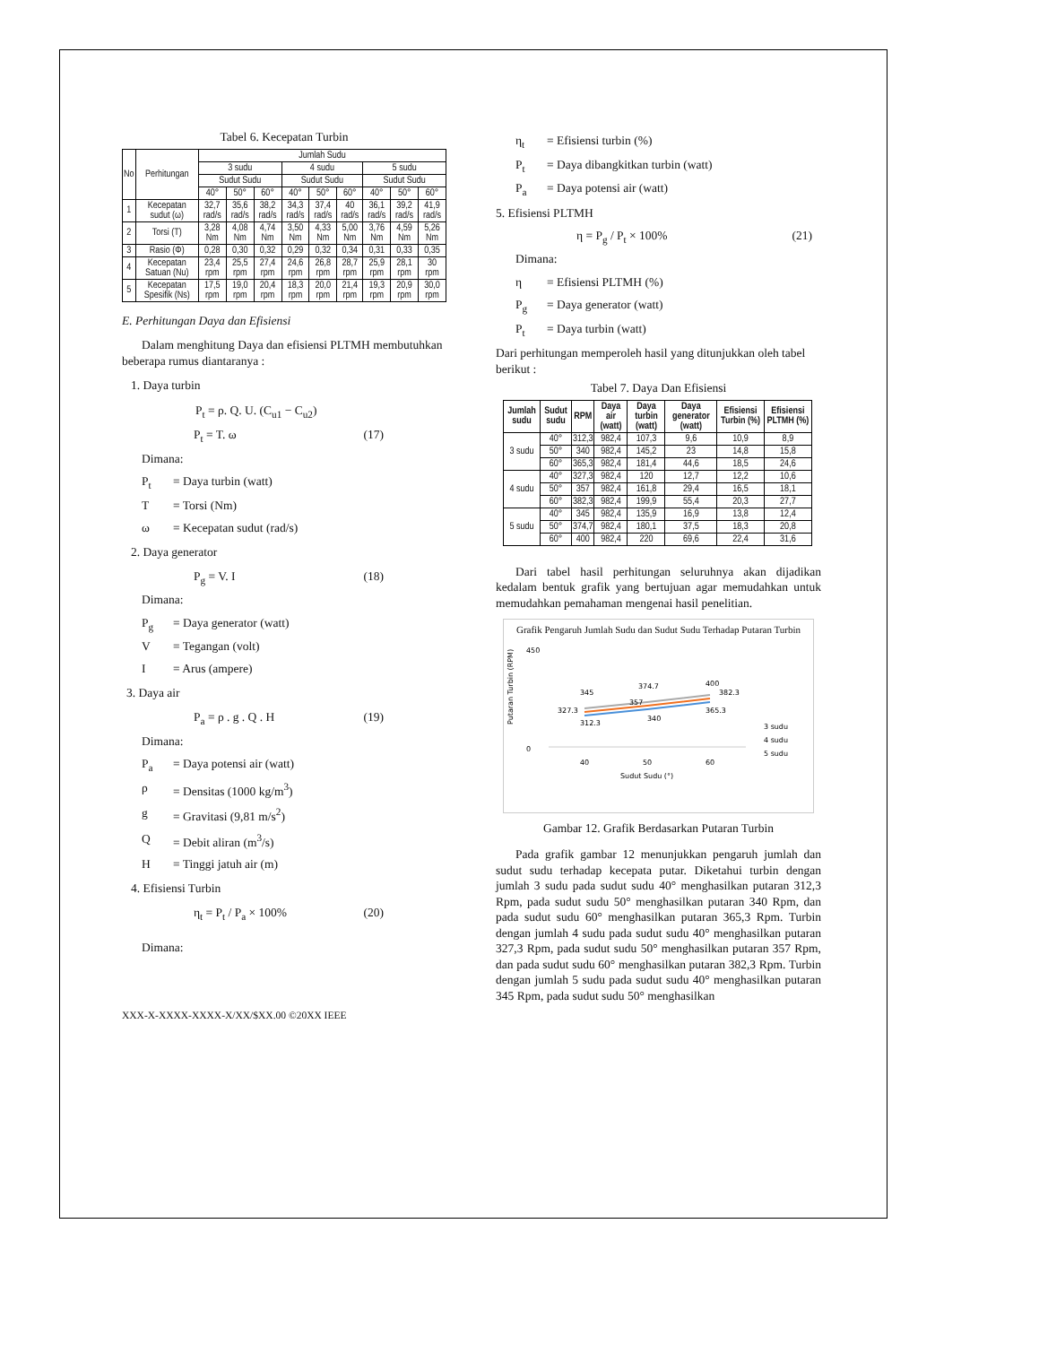Tabel 6. Kecepatan Turbin
| No | Perhitungan | Jumlah Sudu | | | | | | | | |
| --- | --- | --- | --- | --- | --- | --- | --- | --- | --- | --- |
| | | 3 sudu | | | 4 sudu | | | 5 sudu | | |
| | | Sudut Sudu | | | Sudut Sudu | | | Sudut Sudu | | |
| | | 40° | 50° | 60° | 40° | 50° | 60° | 40° | 50° | 60° |
| 1 | Kecepatan sudut (ω) | 32,7 rad/s | 35,6 rad/s | 38,2 rad/s | 34,3 rad/s | 37,4 rad/s | 40 rad/s | 36,1 rad/s | 39,2 rad/s | 41,9 rad/s |
| 2 | Torsi (T) | 3,28 Nm | 4,08 Nm | 4,74 Nm | 3,50 Nm | 4,33 Nm | 5,00 Nm | 3,76 Nm | 4,59 Nm | 5,26 Nm |
| 3 | Rasio (Φ) | 0,28 | 0,30 | 0,32 | 0,29 | 0,32 | 0,34 | 0,31 | 0,33 | 0,35 |
| 4 | Kecepatan Satuan (Nu) | 23,4 rpm | 25,5 rpm | 27,4 rpm | 24,6 rpm | 26,8 rpm | 28,7 rpm | 25,9 rpm | 28,1 rpm | 30 rpm |
| 5 | Kecepatan Spesifik (Ns) | 17,5 rpm | 19,0 rpm | 20,4 rpm | 18,3 rpm | 20,0 rpm | 21,4 rpm | 19,3 rpm | 20,9 rpm | 30,0 rpm |
E. Perhitungan Daya dan Efisiensi
Dalam menghitung Daya dan efisiensi PLTMH membutuhkan beberapa rumus diantaranya :
1. Daya turbin
P<sub>t</sub> = ρ. Q. U. (C<sub>u1</sub> − C<sub>u2</sub>)
P<sub>t</sub> = T. ω (17)
Dimana:
P<sub>t</sub> = Daya turbin (watt)
T = Torsi (Nm)
ω = Kecepatan sudut (rad/s)
2. Daya generator
P<sub>g</sub> = V. I (18)
Dimana:
P<sub>g</sub> = Daya generator (watt)
V = Tegangan (volt)
I = Arus (ampere)
3. Daya air
P<sub>a</sub> = ρ . g . Q . H (19)
Dimana:
P<sub>a</sub> = Daya potensi air (watt)
ρ = Densitas (1000 kg/m<sup>3</sup>)
g = Gravitasi (9,81 m/s<sup>2</sup>)
Q = Debit aliran (m<sup>3</sup>/s)
H = Tinggi jatuh air (m)
4. Efisiensi Turbin
η<sub>t</sub> = P<sub>t</sub> / P<sub>a</sub> × 100% (20)
Dimana:
XXX-X-XXXX-XXXX-X/XX/$XX.00 ©20XX IEEE
η<sub>t</sub> = Efisiensi turbin (%)
P<sub>t</sub> = Daya dibangkitkan turbin (watt)
P<sub>a</sub> = Daya potensi air (watt)
5. Efisiensi PLTMH
η = P<sub>g</sub> / P<sub>t</sub> × 100% (21)
Dimana:
η = Efisiensi PLTMH (%)
P<sub>g</sub> = Daya generator (watt)
P<sub>t</sub> = Daya turbin (watt)
Dari perhitungan memperoleh hasil yang ditunjukkan oleh tabel berikut :
Tabel 7. Daya Dan Efisiensi
| Jumlah sudu | Sudut sudu | RPM | Daya air (watt) | Daya turbin (watt) | Daya generator (watt) | Efisiensi Turbin (%) | Efisiensi PLTMH (%) |
| --- | --- | --- | --- | --- | --- | --- | --- |
| 3 sudu | 40° | 312,3 | 982,4 | 107,3 | 9,6 | 10,9 | 8,9 |
| | 50° | 340 | 982,4 | 145,2 | 23 | 14,8 | 15,8 |
| | 60° | 365,3 | 982,4 | 181,4 | 44,6 | 18,5 | 24,6 |
| 4 sudu | 40° | 327,3 | 982,4 | 120 | 12,7 | 12,2 | 10,6 |
| | 50° | 357 | 982,4 | 161,8 | 29,4 | 16,5 | 18,1 |
| | 60° | 382,3 | 982,4 | 199,9 | 55,4 | 20,3 | 27,7 |
| 5 sudu | 40° | 345 | 982,4 | 135,9 | 16,9 | 13,8 | 12,4 |
| | 50° | 374,7 | 982,4 | 180,1 | 37,5 | 18,3 | 20,8 |
| | 60° | 400 | 982,4 | 220 | 69,6 | 22,4 | 31,6 |
Dari tabel hasil perhitungan seluruhnya akan dijadikan kedalam bentuk grafik yang bertujuan agar memudahkan untuk memudahkan pemahaman mengenai hasil penelitian.
Grafik Pengaruh Jumlah Sudu dan Sudut Sudu Terhadap Putaran Turbin
Putaran Turbin (RPM)
450
0
312.3
340
365.3
327.3
357
382.3
345
374.7
400
40
50
60
Sudut Sudu (°)
3 sudu
4 sudu
5 sudu
Gambar 12. Grafik Berdasarkan Putaran Turbin
Pada grafik gambar 12 menunjukkan pengaruh jumlah dan sudut sudu terhadap kecepata putar. Diketahui turbin dengan jumlah 3 sudu pada sudut sudu 40° menghasilkan putaran 312,3 Rpm, pada sudut sudu 50° menghasilkan putaran 340 Rpm, dan pada sudut sudu 60° menghasilkan putaran 365,3 Rpm. Turbin dengan jumlah 4 sudu pada sudut sudu 40° menghasilkan putaran 327,3 Rpm, pada sudut sudu 50° menghasilkan putaran 357 Rpm, dan pada sudut sudu 60° menghasilkan putaran 382,3 Rpm. Turbin dengan jumlah 5 sudu pada sudut sudu 40° menghasilkan putaran 345 Rpm, pada sudut sudu 50° menghasilkan